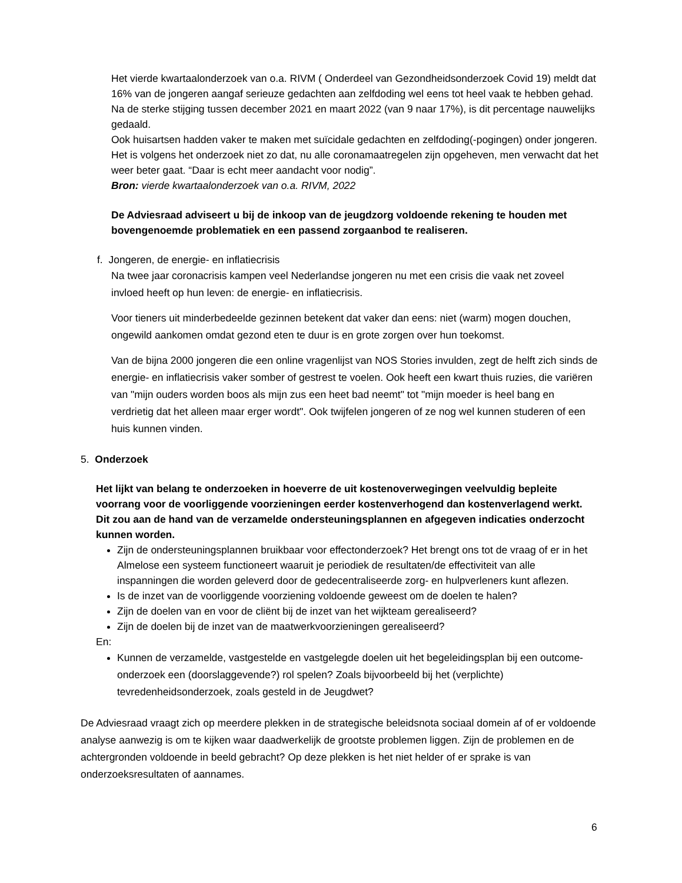Het vierde kwartaalonderzoek van o.a. RIVM ( Onderdeel van Gezondheidsonderzoek Covid 19) meldt dat 16% van de jongeren aangaf serieuze gedachten aan zelfdoding wel eens tot heel vaak te hebben gehad. Na de sterke stijging tussen december 2021 en maart 2022 (van 9 naar 17%), is dit percentage nauwelijks gedaald.
Ook huisartsen hadden vaker te maken met suïcidale gedachten en zelfdoding(-pogingen) onder jongeren.
Het is volgens het onderzoek niet zo dat, nu alle coronamaatregelen zijn opgeheven, men verwacht dat het weer beter gaat. “Daar is echt meer aandacht voor nodig”.
Bron: vierde kwartaalonderzoek van o.a. RIVM, 2022
De Adviesraad adviseert u bij de inkoop van de jeugdzorg voldoende rekening te houden met bovengenoemde problematiek en een passend zorgaanbod te realiseren.
f. Jongeren, de energie- en inflatiecrisis
Na twee jaar coronacrisis kampen veel Nederlandse jongeren nu met een crisis die vaak net zoveel invloed heeft op hun leven: de energie- en inflatiecrisis.
Voor tieners uit minderbedeelde gezinnen betekent dat vaker dan eens: niet (warm) mogen douchen, ongewild aankomen omdat gezond eten te duur is en grote zorgen over hun toekomst.
Van de bijna 2000 jongeren die een online vragenlijst van NOS Stories invulden, zegt de helft zich sinds de energie- en inflatiecrisis vaker somber of gestrest te voelen. Ook heeft een kwart thuis ruzies, die variëren van "mijn ouders worden boos als mijn zus een heet bad neemt" tot "mijn moeder is heel bang en verdrietig dat het alleen maar erger wordt". Ook twijfelen jongeren of ze nog wel kunnen studeren of een huis kunnen vinden.
5. Onderzoek
Het lijkt van belang te onderzoeken in hoeverre de uit kostenoverwegingen veelvuldig bepleite voorrang voor de voorliggende voorzieningen eerder kostenverhogend dan kostenverlagend werkt. Dit zou aan de hand van de verzamelde ondersteuningsplannen en afgegeven indicaties onderzocht kunnen worden.
Zijn de ondersteuningsplannen bruikbaar voor effectonderzoek? Het brengt ons tot de vraag of er in het Almelose een systeem functioneert waaruit je periodiek de resultaten/de effectiviteit van alle inspanningen die worden geleverd door de gedecentraliseerde zorg- en hulpverleners kunt aflezen.
Is de inzet van de voorliggende voorziening voldoende geweest om de doelen te halen?
Zijn de doelen van en voor de cliënt bij de inzet van het wijkteam gerealiseerd?
Zijn de doelen bij de inzet van de maatwerkvoorzieningen gerealiseerd?
En:
Kunnen de verzamelde, vastgestelde en vastgelegde doelen uit het begeleidingsplan bij een outcome-onderzoek een (doorslaggevende?) rol spelen? Zoals bijvoorbeeld bij het (verplichte) tevredenheidsonderzoek, zoals gesteld in de Jeugdwet?
De Adviesraad vraagt zich op meerdere plekken in de strategische beleidsnota sociaal domein af of er voldoende analyse aanwezig is om te kijken waar daadwerkelijk de grootste problemen liggen. Zijn de problemen en de achtergronden voldoende in beeld gebracht? Op deze plekken is het niet helder of er sprake is van onderzoeksresultaten of aannames.
6